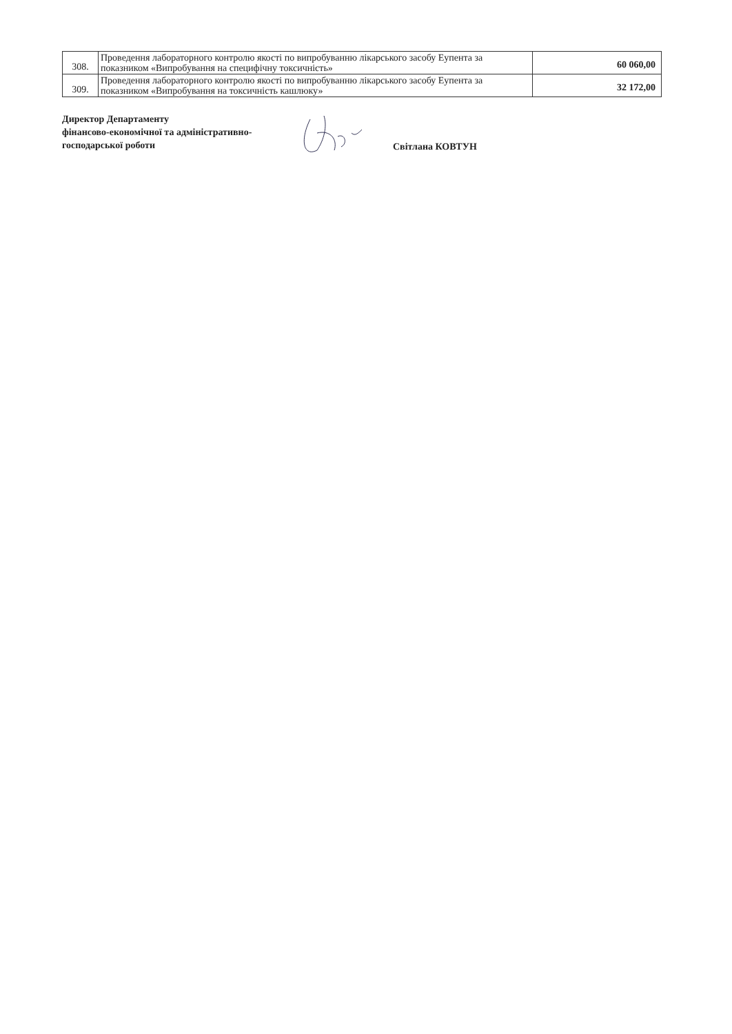| 308. | Проведення лабораторного контролю якості по випробуванню лікарського засобу Еупента за показником «Випробування на специфічну токсичність» | 60 060,00 |
| 309. | Проведення лабораторного контролю якості по випробуванню лікарського засобу Еупента за показником «Випробування на токсичність кашлюку» | 32 172,00 |
Директор Департаменту
фінансово-економічної та адміністративно-
господарської роботи
Світлана КОВТУН